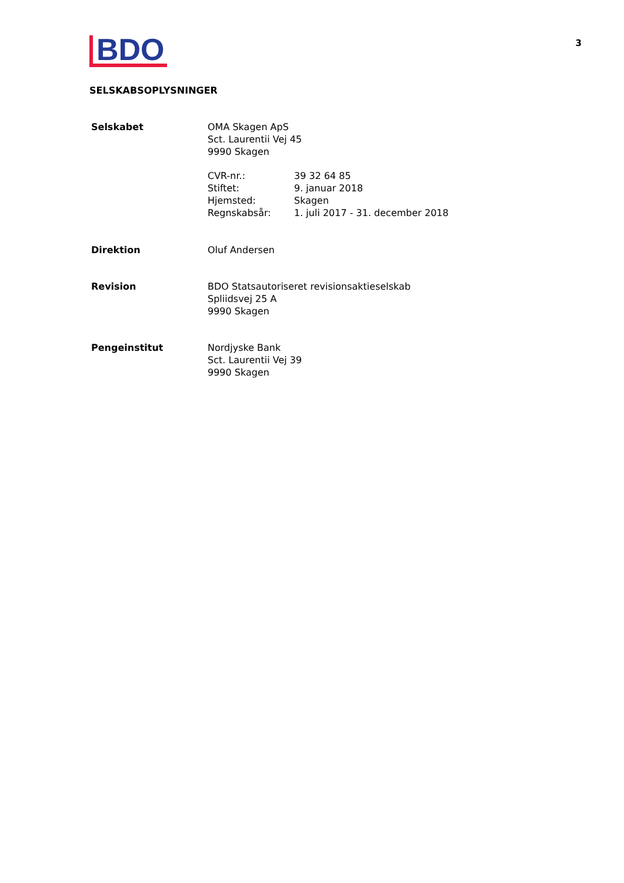BDO
3
SELSKABSOPLYSNINGER
Selskabet OMA Skagen ApS
Sct. Laurentii Vej 45
9990 Skagen
CVR-nr.: 39 32 64 85
Stiftet: 9. januar 2018
Hjemsted: Skagen
Regnskabsår: 1. juli 2017 - 31. december 2018
Direktion Oluf Andersen
Revision BDO Statsautoriseret revisionsaktieselskab
Spliidsvej 25 A
9990 Skagen
Pengeinstitut Nordjyske Bank
Sct. Laurentii Vej 39
9990 Skagen